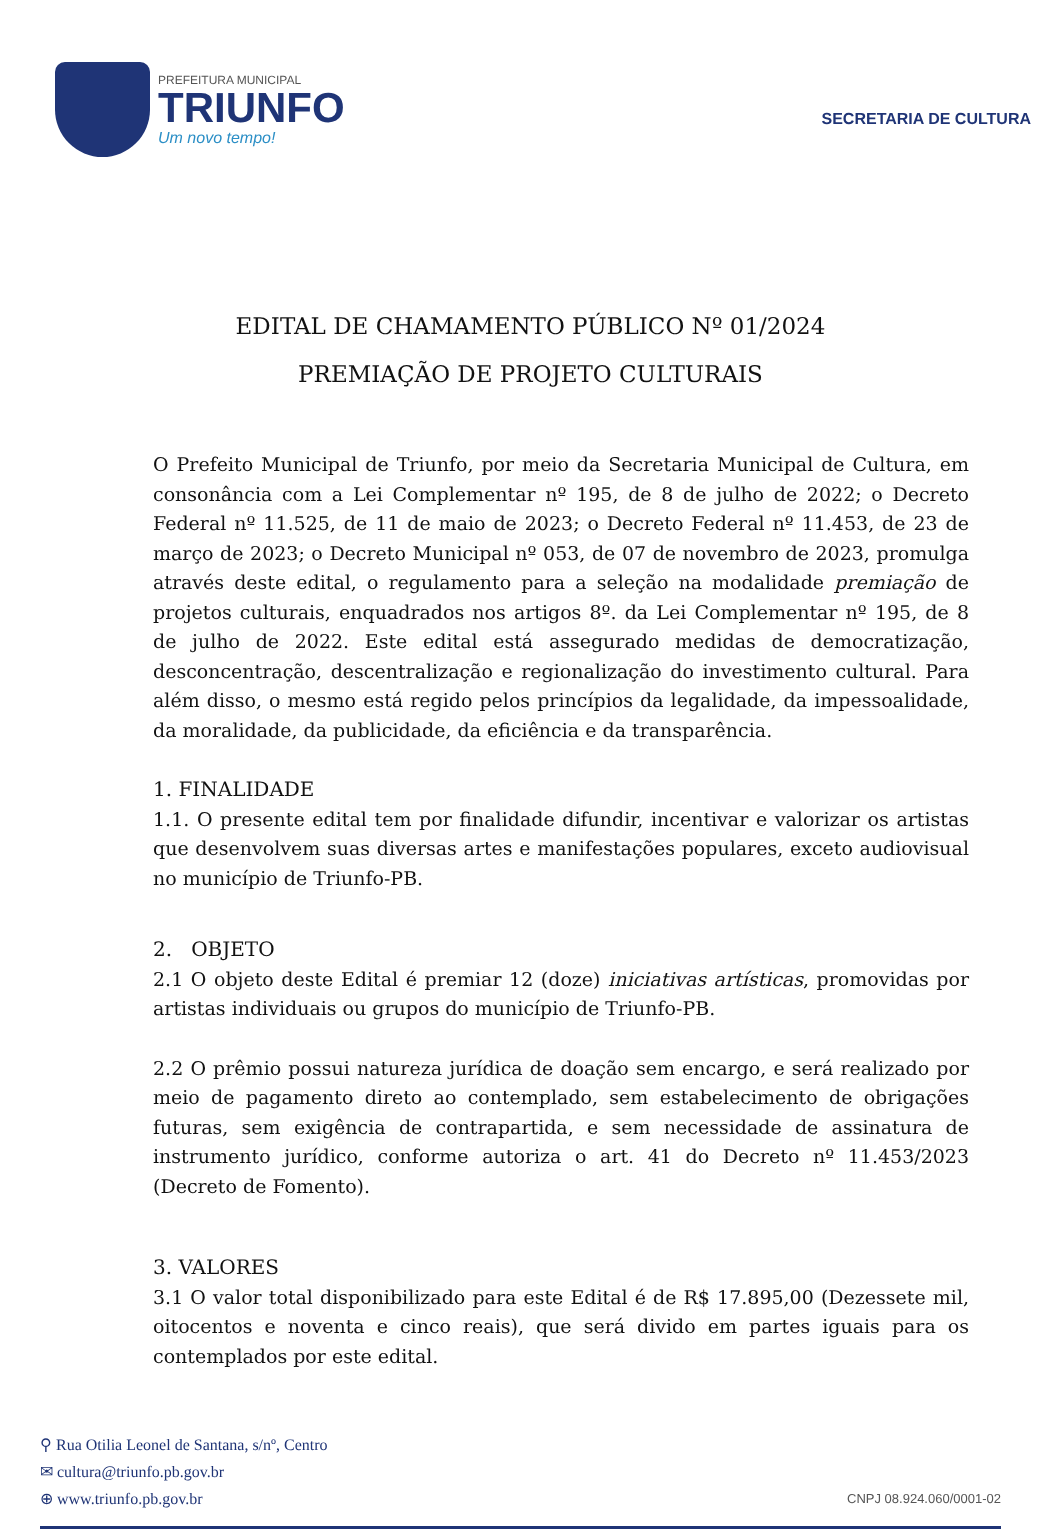PREFEITURA MUNICIPAL
TRIUNFO
Um novo tempo!
SECRETARIA DE CULTURA
EDITAL DE CHAMAMENTO PÚBLICO Nº 01/2024
PREMIAÇÃO DE PROJETO CULTURAIS
O Prefeito Municipal de Triunfo, por meio da Secretaria Municipal de Cultura, em consonância com a Lei Complementar nº 195, de 8 de julho de 2022; o Decreto Federal nº 11.525, de 11 de maio de 2023; o Decreto Federal nº 11.453, de 23 de março de 2023; o Decreto Municipal nº 053, de 07 de novembro de 2023, promulga através deste edital, o regulamento para a seleção na modalidade premiação de projetos culturais, enquadrados nos artigos 8º. da Lei Complementar nº 195, de 8 de julho de 2022. Este edital está assegurado medidas de democratização, desconcentração, descentralização e regionalização do investimento cultural. Para além disso, o mesmo está regido pelos princípios da legalidade, da impessoalidade, da moralidade, da publicidade, da eficiência e da transparência.
1. FINALIDADE
1.1. O presente edital tem por finalidade difundir, incentivar e valorizar os artistas que desenvolvem suas diversas artes e manifestações populares, exceto audiovisual no município de Triunfo-PB.
2. OBJETO
2.1 O objeto deste Edital é premiar 12 (doze) iniciativas artísticas, promovidas por artistas individuais ou grupos do município de Triunfo-PB.
2.2 O prêmio possui natureza jurídica de doação sem encargo, e será realizado por meio de pagamento direto ao contemplado, sem estabelecimento de obrigações futuras, sem exigência de contrapartida, e sem necessidade de assinatura de instrumento jurídico, conforme autoriza o art. 41 do Decreto nº 11.453/2023 (Decreto de Fomento).
3. VALORES
3.1 O valor total disponibilizado para este Edital é de R$ 17.895,00 (Dezessete mil, oitocentos e noventa e cinco reais), que será divido em partes iguais para os contemplados por este edital.
⚲ Rua Otilia Leonel de Santana, s/nº, Centro
✉ cultura@triunfo.pb.gov.br
⊕ www.triunfo.pb.gov.br
CNPJ 08.924.060/0001-02